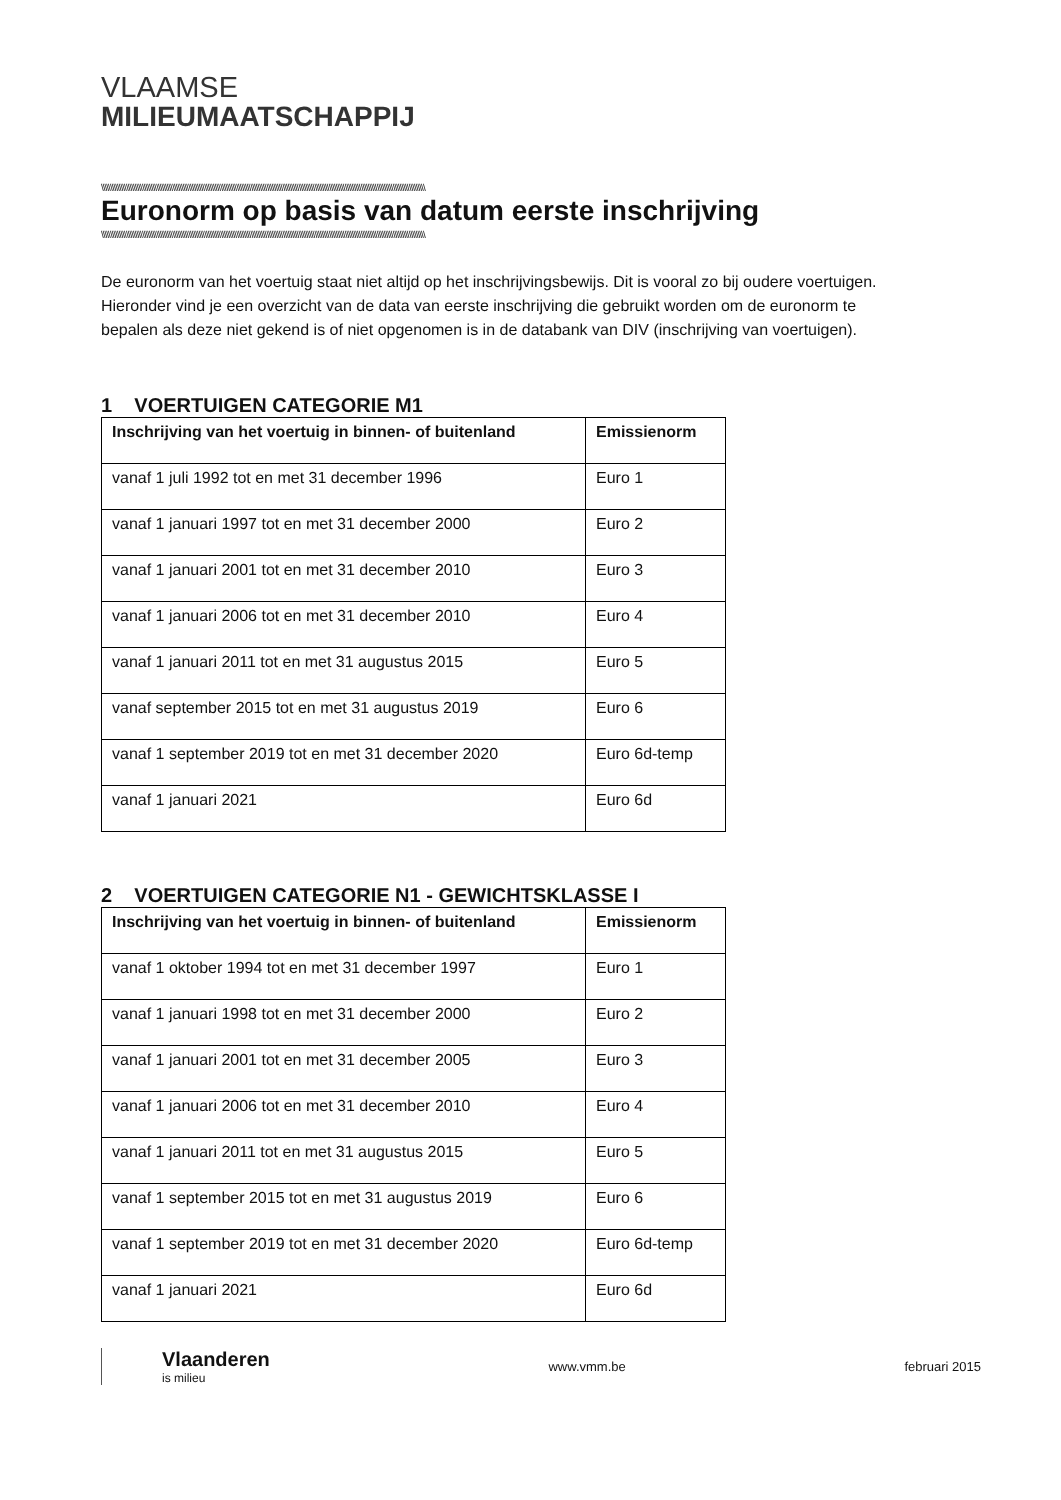VLAAMSE
MILIEUMAATSCHAPPIJ
\\\\\\\\\\\\\\\\\\\\\\\\\\\\\\\\\\\\\\\\\\\\\\\\\\\\\\\\\\\\\\\\\\\\\\\\\\\\\\\\\\\\\\\\\\\\\\\\\\\\\\\\\\\\\\\\\\\\\\\\\\\\\\\\\\\\\\\\\\\\\\\\\\\\\\\\\\\\\\\\\\\\\\\\\\\\\\\\\\\\\\
Euronorm op basis van datum eerste inschrijving
\\\\\\\\\\\\\\\\\\\\\\\\\\\\\\\\\\\\\\\\\\\\\\\\\\\\\\\\\\\\\\\\\\\\\\\\\\\\\\\\\\\\\\\\\\\\\\\\\\\\\\\\\\\\\\\\\\\\\\\\\\\\\\\\\\\\\\\\\\\\\\\\\\\\\\\\\\\\\\\\\\\\\\\\\\\\\\\\\\\\\\
De euronorm van het voertuig staat niet altijd op het inschrijvingsbewijs. Dit is vooral zo bij oudere voertuigen.
Hieronder vind je een overzicht van de data van eerste inschrijving die gebruikt worden om de euronorm te bepalen als deze niet gekend is of niet opgenomen is in de databank van DIV (inschrijving van voertuigen).
1 VOERTUIGEN CATEGORIE M1
| Inschrijving van het voertuig in binnen- of buitenland | Emissienorm |
| --- | --- |
| vanaf 1 juli 1992 tot en met 31 december 1996 | Euro 1 |
| vanaf 1 januari 1997 tot en met 31 december 2000 | Euro 2 |
| vanaf 1 januari 2001 tot en met 31 december 2010 | Euro 3 |
| vanaf 1 januari 2006 tot en met 31 december 2010 | Euro 4 |
| vanaf 1 januari 2011 tot en met 31 augustus 2015 | Euro 5 |
| vanaf september 2015 tot en met 31 augustus 2019 | Euro 6 |
| vanaf 1 september 2019 tot en met 31 december 2020 | Euro 6d-temp |
| vanaf 1 januari 2021 | Euro 6d |
2 VOERTUIGEN CATEGORIE N1 - GEWICHTSKLASSE I
| Inschrijving van het voertuig in binnen- of buitenland | Emissienorm |
| --- | --- |
| vanaf 1 oktober 1994 tot en met 31 december 1997 | Euro 1 |
| vanaf 1 januari 1998 tot en met 31 december 2000 | Euro 2 |
| vanaf 1 januari 2001 tot en met 31 december 2005 | Euro 3 |
| vanaf 1 januari 2006 tot en met 31 december 2010 | Euro 4 |
| vanaf 1 januari 2011 tot en met 31 augustus 2015 | Euro 5 |
| vanaf 1 september 2015 tot en met 31 augustus 2019 | Euro 6 |
| vanaf 1 september 2019 tot en met 31 december 2020 | Euro 6d-temp |
| vanaf 1 januari 2021 | Euro 6d |
Vlaanderen
is milieu
www.vmm.be februari 2015